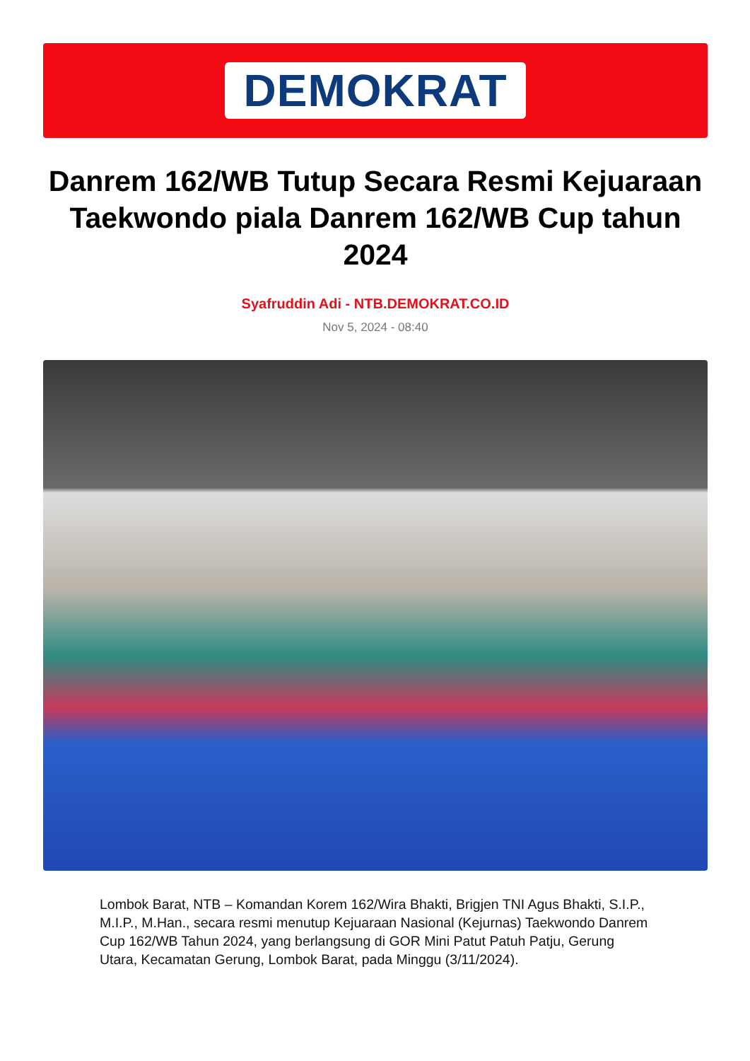DEMOKRAT
Danrem 162/WB Tutup Secara Resmi Kejuaraan Taekwondo piala Danrem 162/WB Cup tahun 2024
Syafruddin Adi - NTB.DEMOKRAT.CO.ID
Nov 5, 2024 - 08:40
Lombok Barat, NTB – Komandan Korem 162/Wira Bhakti, Brigjen TNI Agus Bhakti, S.I.P., M.I.P., M.Han., secara resmi menutup Kejuaraan Nasional (Kejurnas) Taekwondo Danrem Cup 162/WB Tahun 2024, yang berlangsung di GOR Mini Patut Patuh Patju, Gerung Utara, Kecamatan Gerung, Lombok Barat, pada Minggu (3/11/2024).